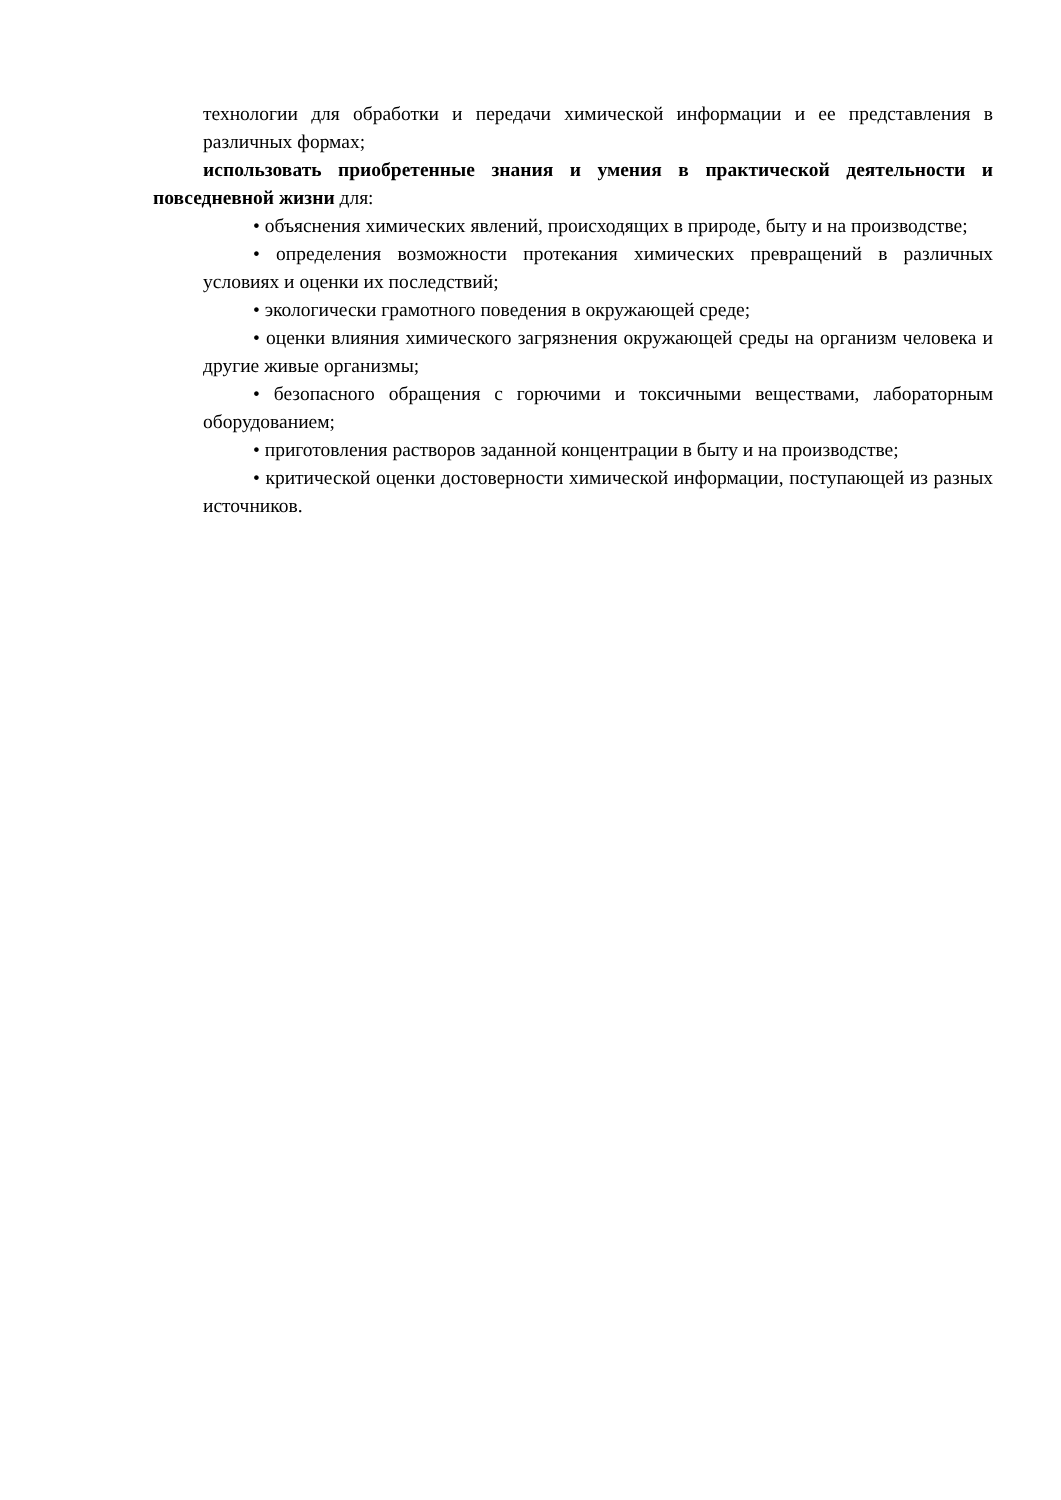технологии для обработки и передачи химической информации и ее представления в различных формах;
использовать приобретенные знания и умения в практической деятельности и повседневной жизни для:
• объяснения химических явлений, происходящих в природе, быту и на производстве;
• определения возможности протекания химических превращений в различных условиях и оценки их последствий;
• экологически грамотного поведения в окружающей среде;
• оценки влияния химического загрязнения окружающей среды на организм человека и другие живые организмы;
• безопасного обращения с горючими и токсичными веществами, лабораторным оборудованием;
• приготовления растворов заданной концентрации в быту и на производстве;
• критической оценки достоверности химической информации, поступающей из разных источников.